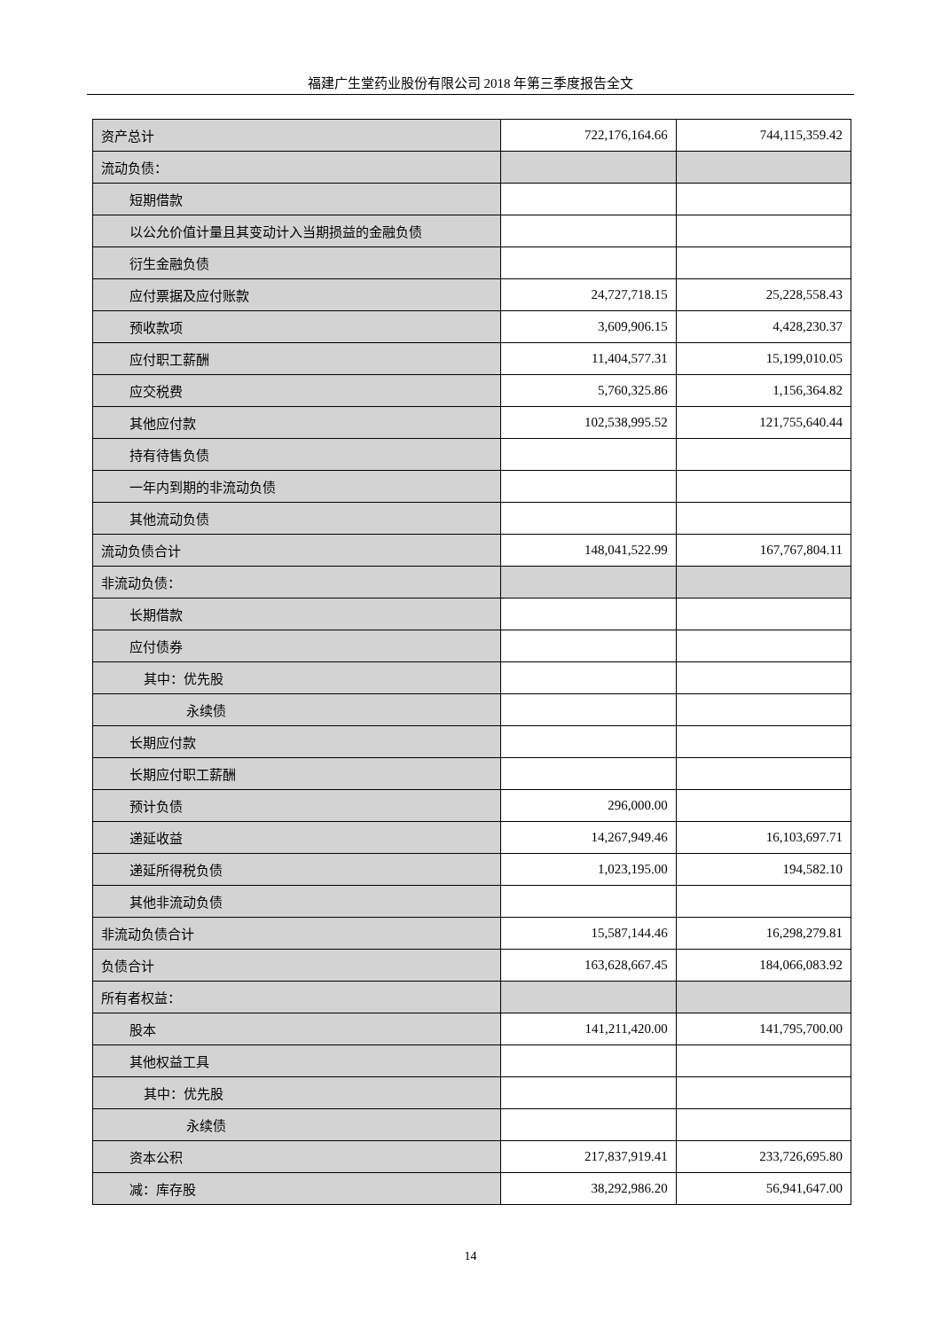福建广生堂药业股份有限公司 2018 年第三季度报告全文
| 资产总计 | 722,176,164.66 | 744,115,359.42 |
| 流动负债： | | |
| 短期借款 | | |
| 以公允价值计量且其变动计入当期损益的金融负债 | | |
| 衍生金融负债 | | |
| 应付票据及应付账款 | 24,727,718.15 | 25,228,558.43 |
| 预收款项 | 3,609,906.15 | 4,428,230.37 |
| 应付职工薪酬 | 11,404,577.31 | 15,199,010.05 |
| 应交税费 | 5,760,325.86 | 1,156,364.82 |
| 其他应付款 | 102,538,995.52 | 121,755,640.44 |
| 持有待售负债 | | |
| 一年内到期的非流动负债 | | |
| 其他流动负债 | | |
| 流动负债合计 | 148,041,522.99 | 167,767,804.11 |
| 非流动负债： | | |
| 长期借款 | | |
| 应付债券 | | |
| 其中：优先股 | | |
| 永续债 | | |
| 长期应付款 | | |
| 长期应付职工薪酬 | | |
| 预计负债 | 296,000.00 | |
| 递延收益 | 14,267,949.46 | 16,103,697.71 |
| 递延所得税负债 | 1,023,195.00 | 194,582.10 |
| 其他非流动负债 | | |
| 非流动负债合计 | 15,587,144.46 | 16,298,279.81 |
| 负债合计 | 163,628,667.45 | 184,066,083.92 |
| 所有者权益： | | |
| 股本 | 141,211,420.00 | 141,795,700.00 |
| 其他权益工具 | | |
| 其中：优先股 | | |
| 永续债 | | |
| 资本公积 | 217,837,919.41 | 233,726,695.80 |
| 减：库存股 | 38,292,986.20 | 56,941,647.00 |
14